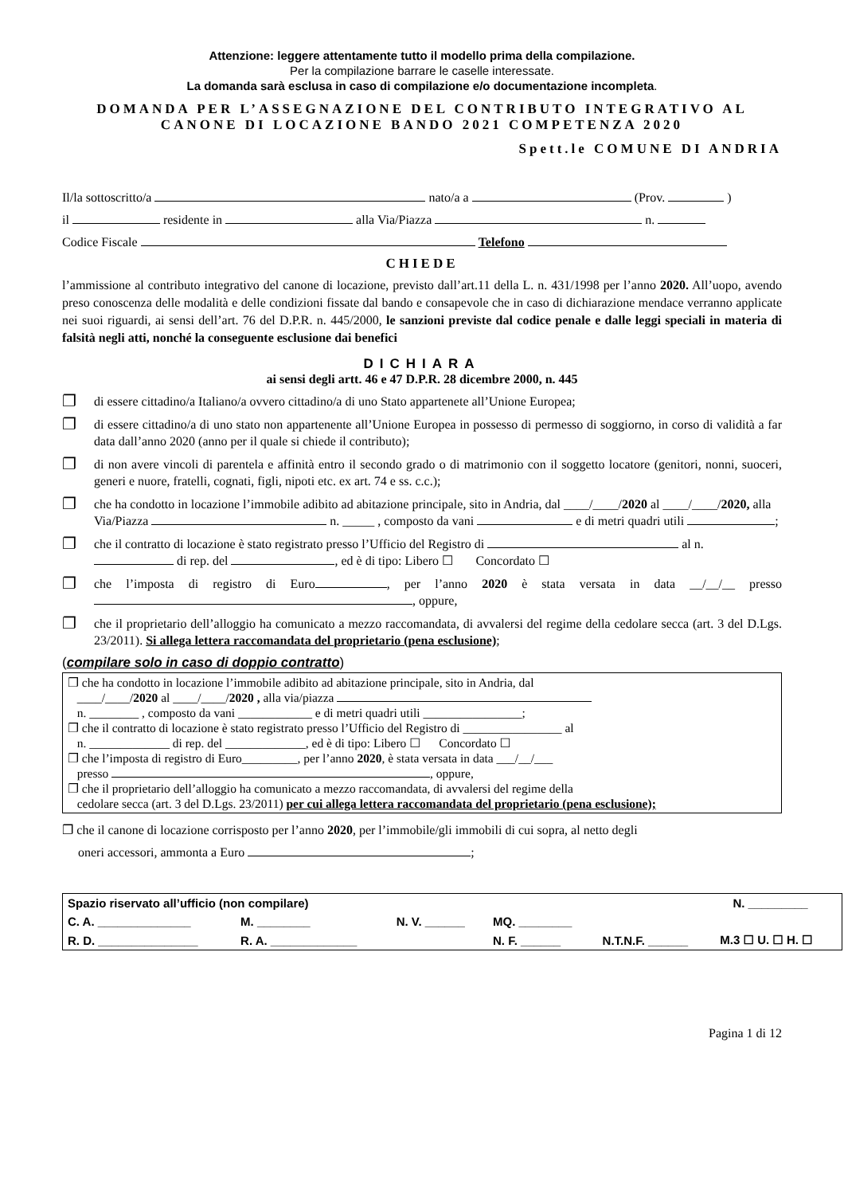Attenzione: leggere attentamente tutto il modello prima della compilazione.
Per la compilazione barrare le caselle interessate.
La domanda sarà esclusa in caso di compilazione e/o documentazione incompleta.
DOMANDA PER L’ASSEGNAZIONE DEL CONTRIBUTO INTEGRATIVO AL
CANONE DI LOCAZIONE BANDO 2021 COMPETENZA 2020
Spett.le COMUNE DI ANDRIA
Il/la sottoscritto/a nato/a a (Prov. )
il residente in alla Via/Piazza n.
Codice Fiscale Telefono
CHIEDE
l’ammissione al contributo integrativo del canone di locazione, previsto dall’art.11 della L. n. 431/1998 per l’anno 2020. All’uopo, avendo preso conoscenza delle modalità e delle condizioni fissate dal bando e consapevole che in caso di dichiarazione mendace verranno applicate nei suoi riguardi, ai sensi dell’art. 76 del D.P.R. n. 445/2000, le sanzioni previste dal codice penale e dalle leggi speciali in materia di falsità negli atti, nonché la conseguente esclusione dai benefici
DICHIARA
ai sensi degli artt. 46 e 47 D.P.R. 28 dicembre 2000, n. 445
❐ di essere cittadino/a Italiano/a ovvero cittadino/a di uno Stato appartenete all’Unione Europea;
❐ di essere cittadino/a di uno stato non appartenente all’Unione Europea in possesso di permesso di soggiorno, in corso di validità a far data dall’anno 2020 (anno per il quale si chiede il contributo);
❐ di non avere vincoli di parentela e affinità entro il secondo grado o di matrimonio con il soggetto locatore (genitori, nonni, suoceri, generi e nuore, fratelli, cognati, figli, nipoti etc. ex art. 74 e ss. c.c.);
❐ che ha condotto in locazione l’immobile adibito ad abitazione principale, sito in Andria, dal ____/____/2020 al ____/____/2020, alla Via/Piazza n. _____ , composto da vani e di metri quadri utili ;
❐ che il contratto di locazione è stato registrato presso l’Ufficio del Registro di al n. di rep. del , ed è di tipo: Libero ☐ Concordato ☐
❐ che l’imposta di registro di Euro , per l’anno 2020 è stata versata in data __/__/__ presso , oppure,
❐ che il proprietario dell’alloggio ha comunicato a mezzo raccomandata, di avvalersi del regime della cedolare secca (art. 3 del D.Lgs. 23/2011). Si allega lettera raccomandata del proprietario (pena esclusione);
(compilare solo in caso di doppio contratto)
❐ che ha condotto in locazione l’immobile adibito ad abitazione principale, sito in Andria, dal
____/____/2020 al ____/____/2020 , alla via/piazza
n. ________ , composto da vani ____________ e di metri quadri utili ________________;
❐ che il contratto di locazione è stato registrato presso l’Ufficio del Registro di ________________ al
n. _____________ di rep. del _____________, ed è di tipo: Libero ☐ Concordato ☐
❐ che l’imposta di registro di Euro_________, per l’anno 2020, è stata versata in data ___/__/___
presso , oppure,
❐ che il proprietario dell’alloggio ha comunicato a mezzo raccomandata, di avvalersi del regime della
cedolare secca (art. 3 del D.Lgs. 23/2011) per cui allega lettera raccomandata del proprietario (pena esclusione);
❐ che il canone di locazione corrisposto per l’anno 2020, per l’immobile/gli immobili di cui sopra, al netto degli
oneri accessori, ammonta a Euro ;
| Spazio riservato all’ufficio (non compilare) | | | | | | N. _________ |
| C. A. ______________ | M. ________ | N. V. ______ | MQ. ________ | | | |
| R. D. _______________ | R. A. _____________ | | N. F. ______ | N.T.N.F. ______ | M.3 ☐ U. ☐ H. ☐ | |
Pagina 1 di 12